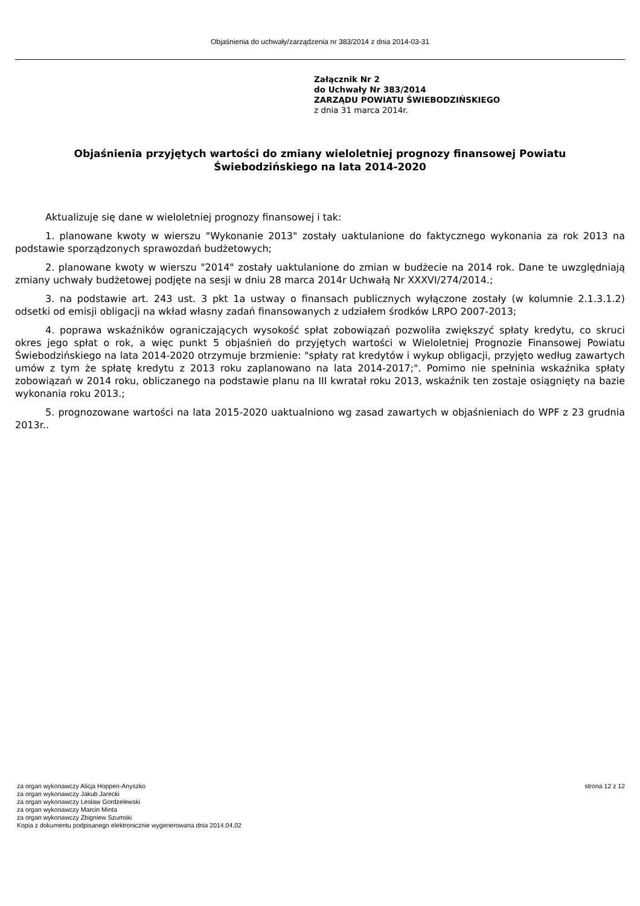Objaśnienia do uchwały/zarządzenia nr 383/2014 z dnia 2014-03-31
Załącznik Nr 2
do Uchwały Nr 383/2014
ZARZĄDU POWIATU ŚWIEBODZIŃSKIEGO
z dnia 31 marca 2014r.
Objaśnienia przyjętych wartości do zmiany wieloletniej prognozy finansowej Powiatu Świebodzińskiego na lata 2014-2020
Aktualizuje się dane w wieloletniej prognozy finansowej i tak:
1. planowane kwoty w wierszu "Wykonanie 2013" zostały uaktulanione do faktycznego wykonania za rok 2013 na podstawie sporządzonych sprawozdań budżetowych;
2. planowane kwoty w wierszu "2014" zostały uaktulanione do zmian w budżecie na 2014 rok. Dane te uwzględniają zmiany uchwały budżetowej podjęte na sesji w dniu 28 marca 2014r Uchwałą Nr XXXVI/274/2014.;
3. na podstawie art. 243 ust. 3 pkt 1a ustway o finansach publicznych wyłączone zostały (w kolumnie 2.1.3.1.2) odsetki od emisji obligacji na wkład własny zadań finansowanych z udziałem środków LRPO 2007-2013;
4. poprawa wskaźników ograniczających wysokość spłat zobowiązań pozwoliła zwiększyć spłaty kredytu, co skruci okres jego spłat o rok, a więc punkt 5 objaśnień do przyjętych wartości w Wieloletniej Prognozie Finansowej Powiatu Świebodzińskiego na lata 2014-2020 otrzymuje brzmienie: "spłaty rat kredytów i wykup obligacji, przyjęto według zawartych umów z tym że spłatę kredytu z 2013 roku zaplanowano na lata 2014-2017;". Pomimo nie spełninia wskaźnika spłaty zobowiązań w 2014 roku, obliczanego na podstawie planu na III kwratał roku 2013, wskaźnik ten zostaje osiągnięty na bazie wykonania roku 2013.;
5. prognozowane wartości na lata 2015-2020 uaktualniono wg zasad zawartych w objaśnieniach do WPF z 23 grudnia 2013r..
za organ wykonawczy Alicja Hoppen-Anyszko
za organ wykonawczy Jakub Jarecki
za organ wykonawczy Lesław Gordzelewski
za organ wykonawczy Marcin Minta
za organ wykonawczy Zbigniew Szumski
Kopia z dokumentu podpisanego elektronicznie wygenerowana dnia 2014.04.02
strona 12 z 12